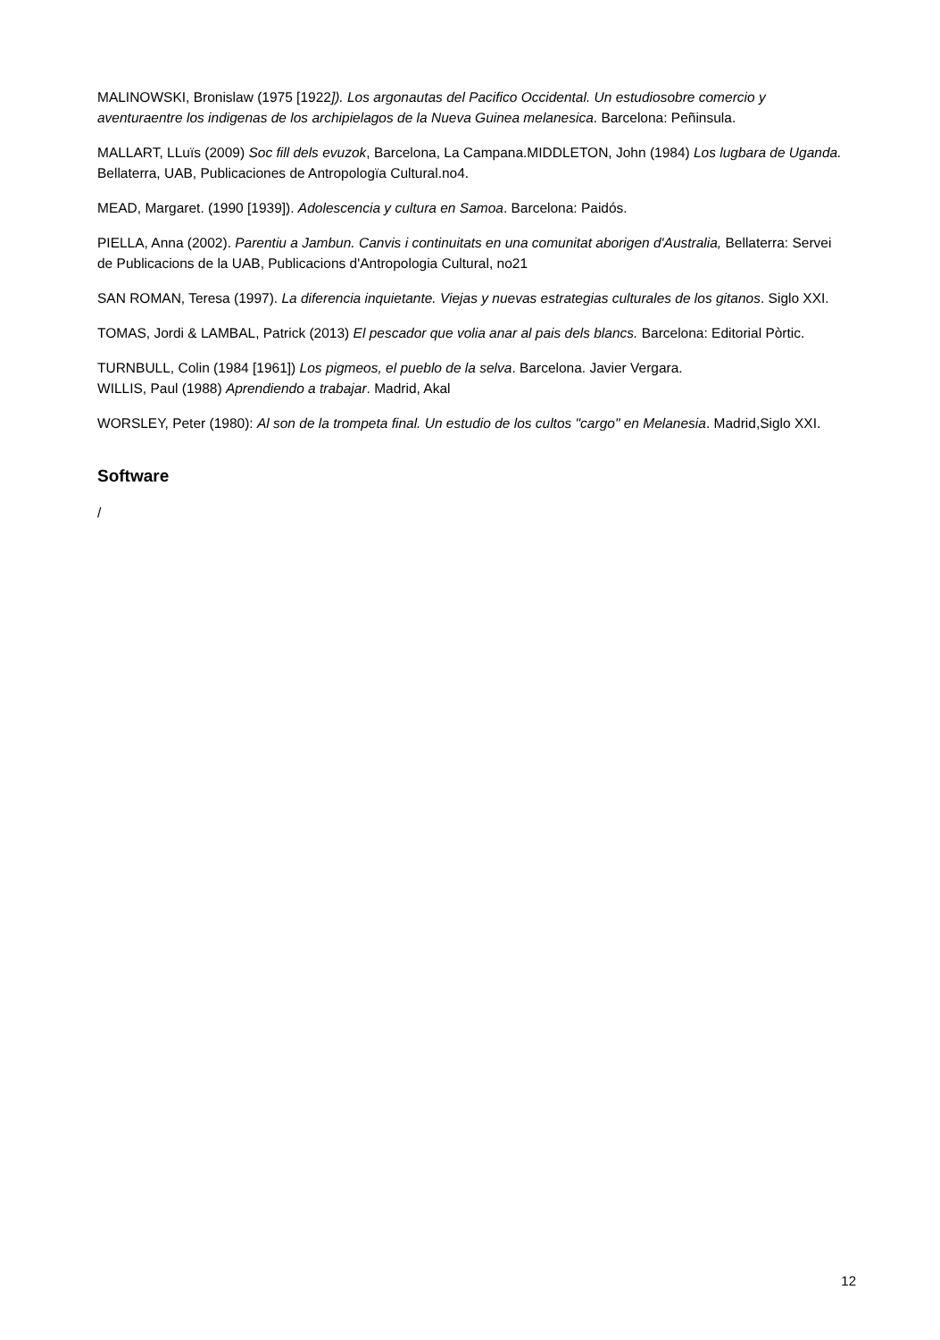MALINOWSKI, Bronislaw (1975 [1922]). Los argonautas del Pacifico Occidental. Un estudiosobre comercio y aventuraentre los indigenas de los archipielagos de la Nueva Guinea melanesica. Barcelona: Peñinsula.
MALLART, LLuïs (2009) Soc fill dels evuzok, Barcelona, La Campana.MIDDLETON, John (1984) Los lugbara de Uganda. Bellaterra, UAB, Publicaciones de Antropologïa Cultural.no4.
MEAD, Margaret. (1990 [1939]). Adolescencia y cultura en Samoa. Barcelona: Paidós.
PIELLA, Anna (2002). Parentiu a Jambun. Canvis i continuitats en una comunitat aborigen d'Australia, Bellaterra: Servei de Publicacions de la UAB, Publicacions d'Antropologia Cultural, no21
SAN ROMAN, Teresa (1997). La diferencia inquietante. Viejas y nuevas estrategias culturales de los gitanos. Siglo XXI.
TOMAS, Jordi & LAMBAL, Patrick (2013) El pescador que volia anar al pais dels blancs. Barcelona: Editorial Pòrtic.
TURNBULL, Colin (1984 [1961]) Los pigmeos, el pueblo de la selva. Barcelona. Javier Vergara.
WILLIS, Paul (1988) Aprendiendo a trabajar. Madrid, Akal
WORSLEY, Peter (1980): Al son de la trompeta final. Un estudio de los cultos "cargo" en Melanesia. Madrid,Siglo XXI.
Software
/
12